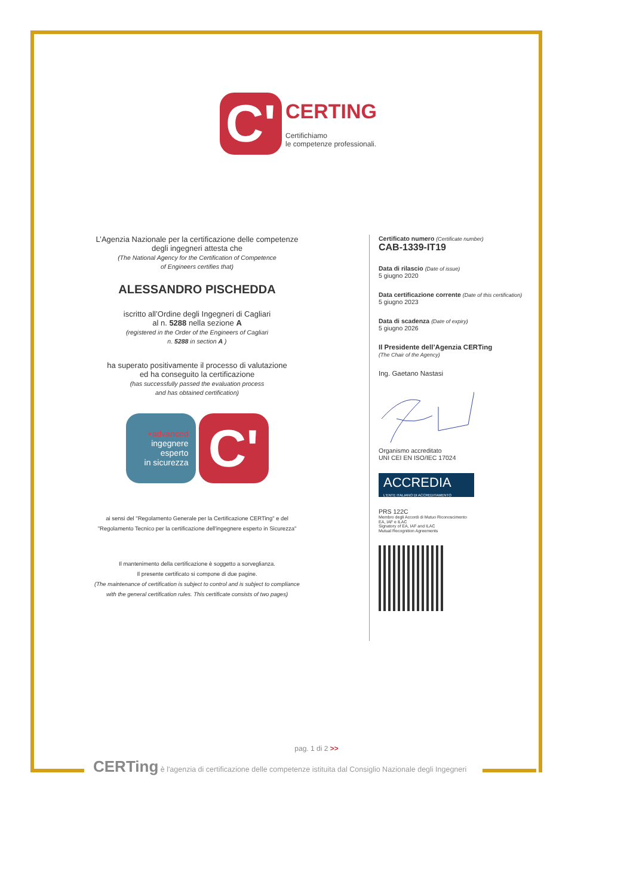C'
CERTING
Certifichiamo
le competenze professionali.
L’Agenzia Nazionale per la certificazione delle competenze
degli ingegneri attesta che
(The National Agency for the Certification of Competence
of Engineers certifies that)
ALESSANDRO PISCHEDDA
iscritto all’Ordine degli Ingegneri di Cagliari
al n. 5288 nella sezione A
(registered in the Order of the Engineers of Cagliari
n. 5288 in section A )
ha superato positivamente il processo di valutazione
ed ha conseguito la certificazione
(has successfully passed the evaluation process
and has obtained certification)
+advanced
ingegnere
esperto
in sicurezza
C'
ai sensi del "Regolamento Generale per la Certificazione CERTing" e del
"Regolamento Tecnico per la certificazione dell'ingegnere esperto in Sicurezza"
Il mantenimento della certificazione è soggetto a sorveglianza.
Il presente certificato si compone di due pagine.
(The maintenance of certification is subject to control and is subject to compliance
with the general certification rules. This certificate consists of two pages)
Certificato numero (Certificate number)
CAB-1339-IT19
Data di rilascio (Date of issue)
5 giugno 2020
Data certificazione corrente (Date of this certification)
5 giugno 2023
Data di scadenza (Date of expiry)
5 giugno 2026
Il Presidente dell’Agenzia CERTing
(The Chair of the Agency)
Ing. Gaetano Nastasi
Organismo accreditato
UNI CEI EN ISO/IEC 17024
ACCREDIA
L'ENTE ITALIANO DI ACCREDITAMENTO
PRS 122C
Membro degli Accordi di Mutuo Riconoscimento
EA, IAF e ILAC
Signatory of EA, IAF and ILAC
Mutual Recognition Agreements
pag. 1 di 2 >>
CERTing è l'agenzia di certificazione delle competenze istituita dal Consiglio Nazionale degli Ingegneri